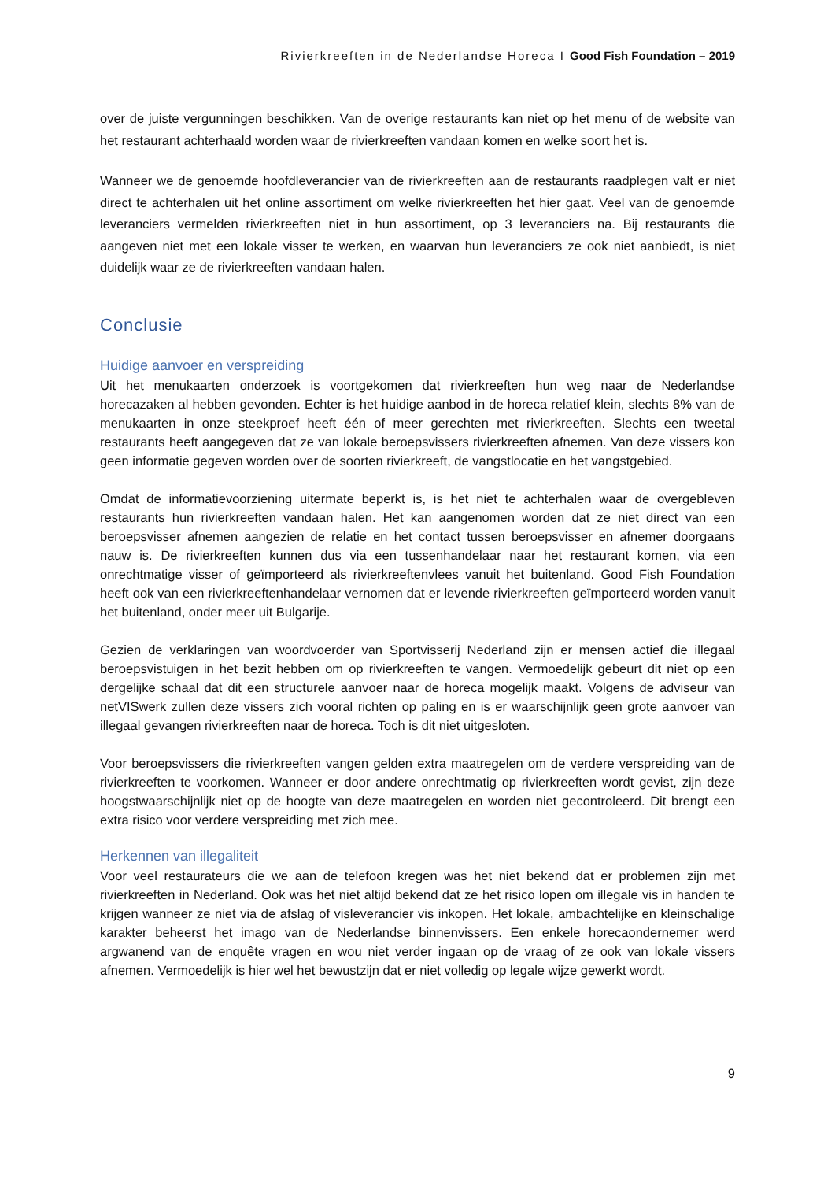Rivierkreeften in de Nederlandse Horeca I Good Fish Foundation – 2019
over de juiste vergunningen beschikken. Van de overige restaurants kan niet op het menu of de website van het restaurant achterhaald worden waar de rivierkreeften vandaan komen en welke soort het is.
Wanneer we de genoemde hoofdleverancier van de rivierkreeften aan de restaurants raadplegen valt er niet direct te achterhalen uit het online assortiment om welke rivierkreeften het hier gaat. Veel van de genoemde leveranciers vermelden rivierkreeften niet in hun assortiment, op 3 leveranciers na. Bij restaurants die aangeven niet met een lokale visser te werken, en waarvan hun leveranciers ze ook niet aanbiedt, is niet duidelijk waar ze de rivierkreeften vandaan halen.
Conclusie
Huidige aanvoer en verspreiding
Uit het menukaarten onderzoek is voortgekomen dat rivierkreeften hun weg naar de Nederlandse horecazaken al hebben gevonden. Echter is het huidige aanbod in de horeca relatief klein, slechts 8% van de menukaarten in onze steekproef heeft één of meer gerechten met rivierkreeften. Slechts een tweetal restaurants heeft aangegeven dat ze van lokale beroepsvissers rivierkreeften afnemen. Van deze vissers kon geen informatie gegeven worden over de soorten rivierkreeft, de vangstlocatie en het vangstgebied.
Omdat de informatievoorziening uitermate beperkt is, is het niet te achterhalen waar de overgebleven restaurants hun rivierkreeften vandaan halen. Het kan aangenomen worden dat ze niet direct van een beroepsvisser afnemen aangezien de relatie en het contact tussen beroepsvisser en afnemer doorgaans nauw is. De rivierkreeften kunnen dus via een tussenhandelaar naar het restaurant komen, via een onrechtmatige visser of geïmporteerd als rivierkreeftenvlees vanuit het buitenland. Good Fish Foundation heeft ook van een rivierkreeftenhandelaar vernomen dat er levende rivierkreeften geïmporteerd worden vanuit het buitenland, onder meer uit Bulgarije.
Gezien de verklaringen van woordvoerder van Sportvisserij Nederland zijn er mensen actief die illegaal beroepsvistuigen in het bezit hebben om op rivierkreeften te vangen. Vermoedelijk gebeurt dit niet op een dergelijke schaal dat dit een structurele aanvoer naar de horeca mogelijk maakt. Volgens de adviseur van netVISwerk zullen deze vissers zich vooral richten op paling en is er waarschijnlijk geen grote aanvoer van illegaal gevangen rivierkreeften naar de horeca. Toch is dit niet uitgesloten.
Voor beroepsvissers die rivierkreeften vangen gelden extra maatregelen om de verdere verspreiding van de rivierkreeften te voorkomen. Wanneer er door andere onrechtmatig op rivierkreeften wordt gevist, zijn deze hoogstwaarschijnlijk niet op de hoogte van deze maatregelen en worden niet gecontroleerd. Dit brengt een extra risico voor verdere verspreiding met zich mee.
Herkennen van illegaliteit
Voor veel restaurateurs die we aan de telefoon kregen was het niet bekend dat er problemen zijn met rivierkreeften in Nederland. Ook was het niet altijd bekend dat ze het risico lopen om illegale vis in handen te krijgen wanneer ze niet via de afslag of visleverancier vis inkopen. Het lokale, ambachtelijke en kleinschalige karakter beheerst het imago van de Nederlandse binnenvissers. Een enkele horecaondernemer werd argwanend van de enquête vragen en wou niet verder ingaan op de vraag of ze ook van lokale vissers afnemen. Vermoedelijk is hier wel het bewustzijn dat er niet volledig op legale wijze gewerkt wordt.
9